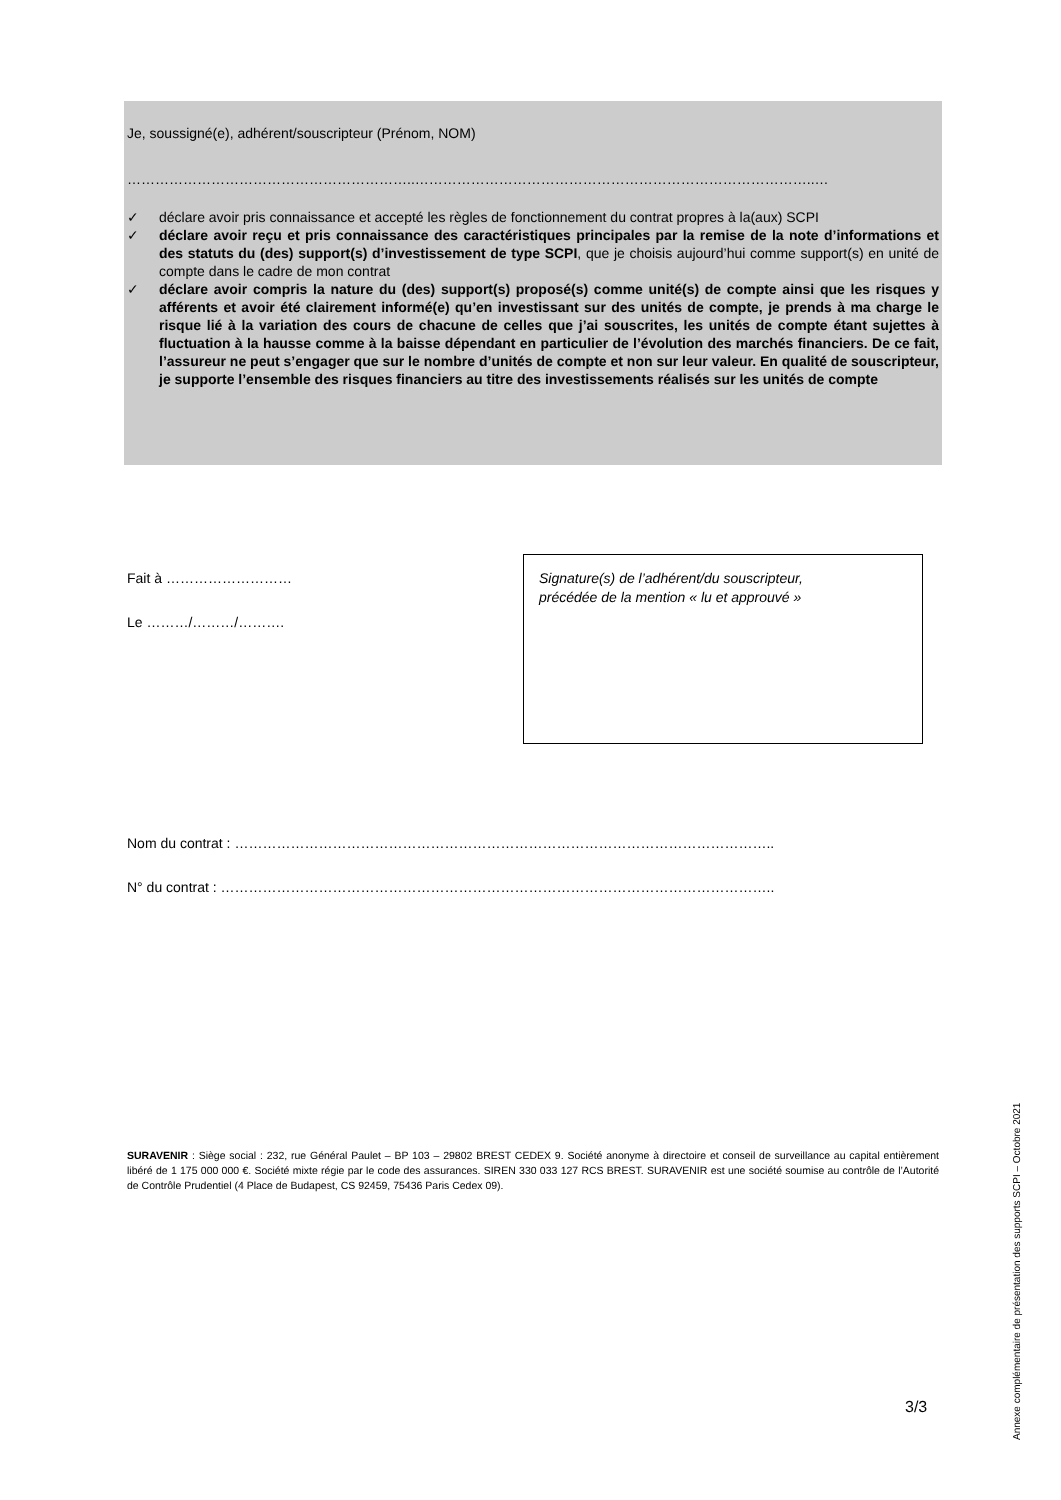Je, soussigné(e), adhérent/souscripteur (Prénom, NOM)
……………………………………………………..…………………………………………………………………………..…
✓ déclare avoir pris connaissance et accepté les règles de fonctionnement du contrat propres à la(aux) SCPI
✓ déclare avoir reçu et pris connaissance des caractéristiques principales par la remise de la note d’informations et des statuts du (des) support(s) d’investissement de type SCPI, que je choisis aujourd’hui comme support(s) en unité de compte dans le cadre de mon contrat
✓ déclare avoir compris la nature du (des) support(s) proposé(s) comme unité(s) de compte ainsi que les risques y afférents et avoir été clairement informé(e) qu’en investissant sur des unités de compte, je prends à ma charge le risque lié à la variation des cours de chacune de celles que j’ai souscrites, les unités de compte étant sujettes à fluctuation à la hausse comme à la baisse dépendant en particulier de l’évolution des marchés financiers. De ce fait, l’assureur ne peut s’engager que sur le nombre d’unités de compte et non sur leur valeur. En qualité de souscripteur, je supporte l’ensemble des risques financiers au titre des investissements réalisés sur les unités de compte
Fait à ………………………
Le ………/………/……….
Signature(s) de l’adhérent/du souscripteur,
précédée de la mention « lu et approuvé »
Nom du contrat : ……………………………………………………………………………………………………..
N° du contrat : ………………………………………………………………………………………………………..
SURAVENIR : Siège social : 232, rue Général Paulet – BP 103 – 29802 BREST CEDEX 9. Société anonyme à directoire et conseil de surveillance au capital entièrement libéré de 1 175 000 000 €. Société mixte régie par le code des assurances. SIREN 330 033 127 RCS BREST. SURAVENIR est une société soumise au contrôle de l’Autorité de Contrôle Prudentiel (4 Place de Budapest, CS 92459, 75436 Paris Cedex 09).
3/3
Annexe complémentaire de présentation des supports SCPI – Octobre 2021